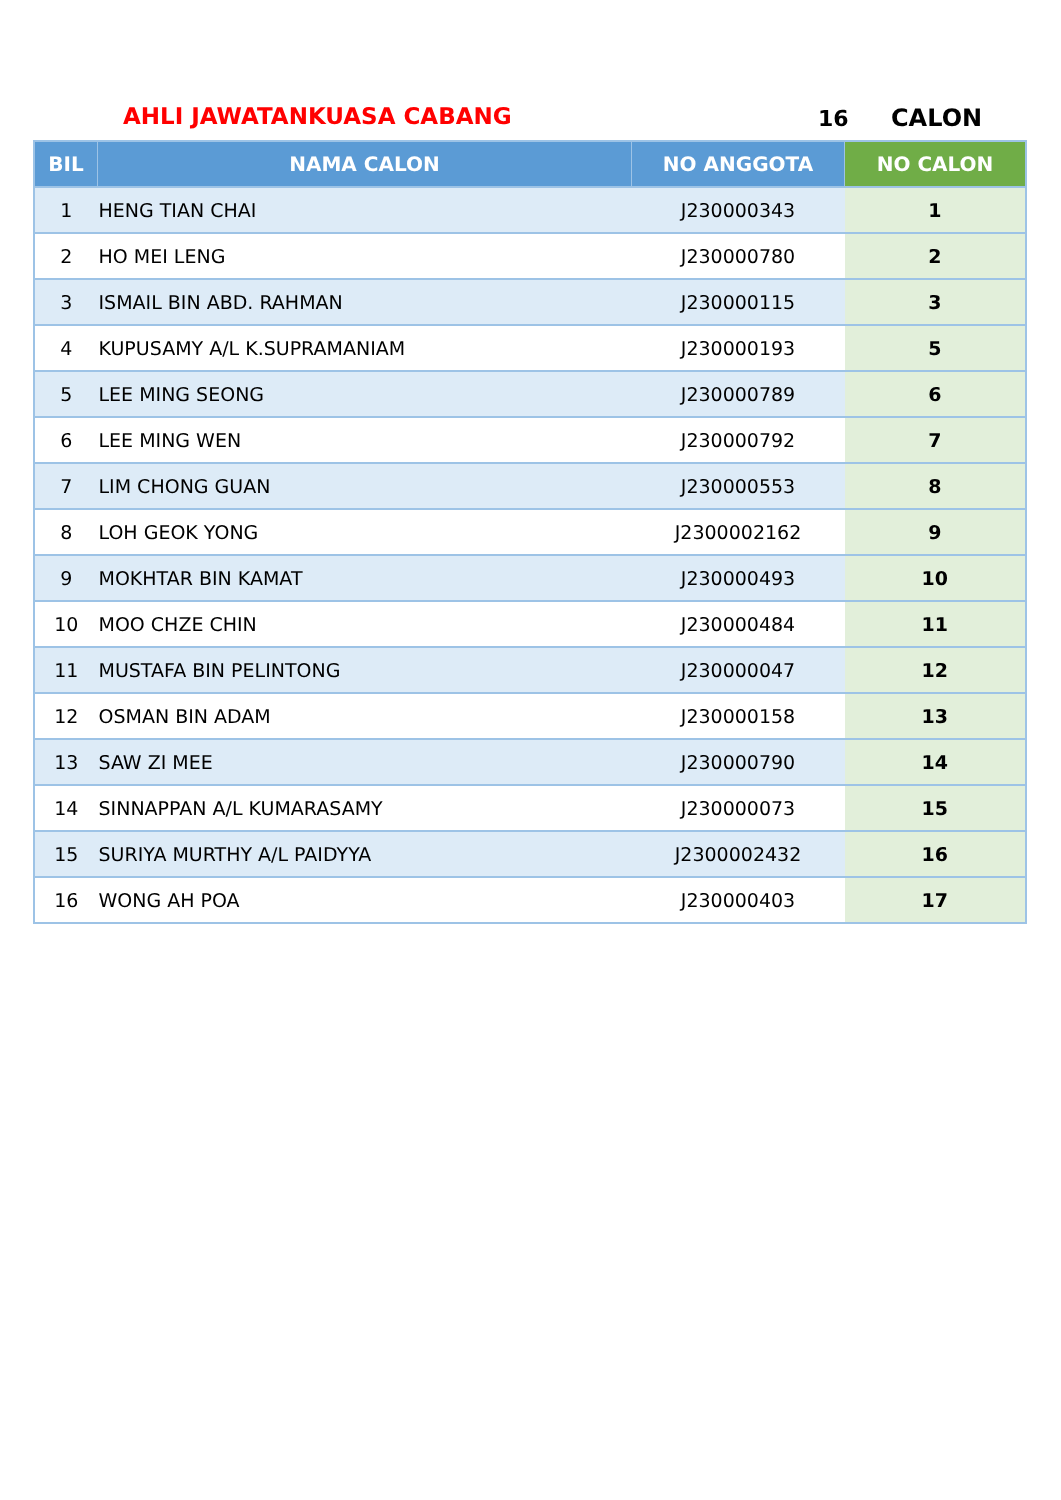AHLI JAWATANKUASA CABANG 16 CALON
| BIL | NAMA CALON | NO ANGGOTA | NO CALON |
| --- | --- | --- | --- |
| 1 | HENG TIAN CHAI | J230000343 | 1 |
| 2 | HO MEI LENG | J230000780 | 2 |
| 3 | ISMAIL BIN ABD. RAHMAN | J230000115 | 3 |
| 4 | KUPUSAMY A/L K.SUPRAMANIAM | J230000193 | 5 |
| 5 | LEE MING SEONG | J230000789 | 6 |
| 6 | LEE MING WEN | J230000792 | 7 |
| 7 | LIM CHONG GUAN | J230000553 | 8 |
| 8 | LOH GEOK YONG | J2300002162 | 9 |
| 9 | MOKHTAR BIN KAMAT | J230000493 | 10 |
| 10 | MOO CHZE CHIN | J230000484 | 11 |
| 11 | MUSTAFA BIN PELINTONG | J230000047 | 12 |
| 12 | OSMAN BIN ADAM | J230000158 | 13 |
| 13 | SAW ZI MEE | J230000790 | 14 |
| 14 | SINNAPPAN A/L KUMARASAMY | J230000073 | 15 |
| 15 | SURIYA MURTHY A/L PAIDYYA | J2300002432 | 16 |
| 16 | WONG AH POA | J230000403 | 17 |